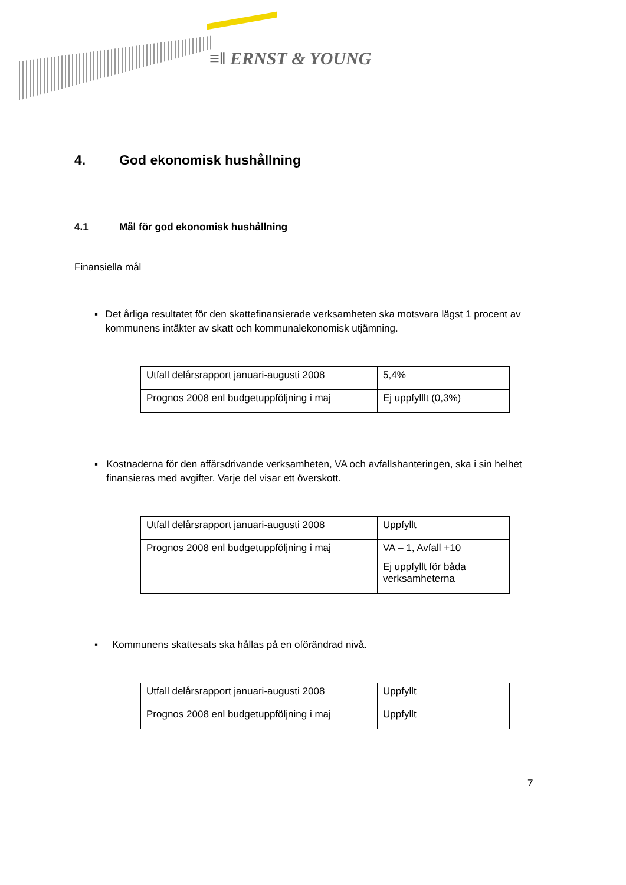≡ǁ ERNST & YOUNG
4. God ekonomisk hushållning
4.1 Mål för god ekonomisk hushållning
Finansiella mål
▪ Det årliga resultatet för den skattefinansierade verksamheten ska motsvara lägst 1 procent av kommunens intäkter av skatt och kommunalekonomisk utjämning.
| Utfall delårsrapport januari-augusti 2008 | 5,4% |
| Prognos 2008 enl budgetuppföljning i maj | Ej uppfylllt (0,3%) |
▪ Kostnaderna för den affärsdrivande verksamheten, VA och avfallshanteringen, ska i sin helhet finansieras med avgifter. Varje del visar ett överskott.
| Utfall delårsrapport januari-augusti 2008 | Uppfyllt |
| Prognos 2008 enl budgetuppföljning i maj | VA – 1, Avfall +10 Ej uppfyllt för båda verksamheterna |
▪ Kommunens skattesats ska hållas på en oförändrad nivå.
| Utfall delårsrapport januari-augusti 2008 | Uppfyllt |
| Prognos 2008 enl budgetuppföljning i maj | Uppfyllt |
7